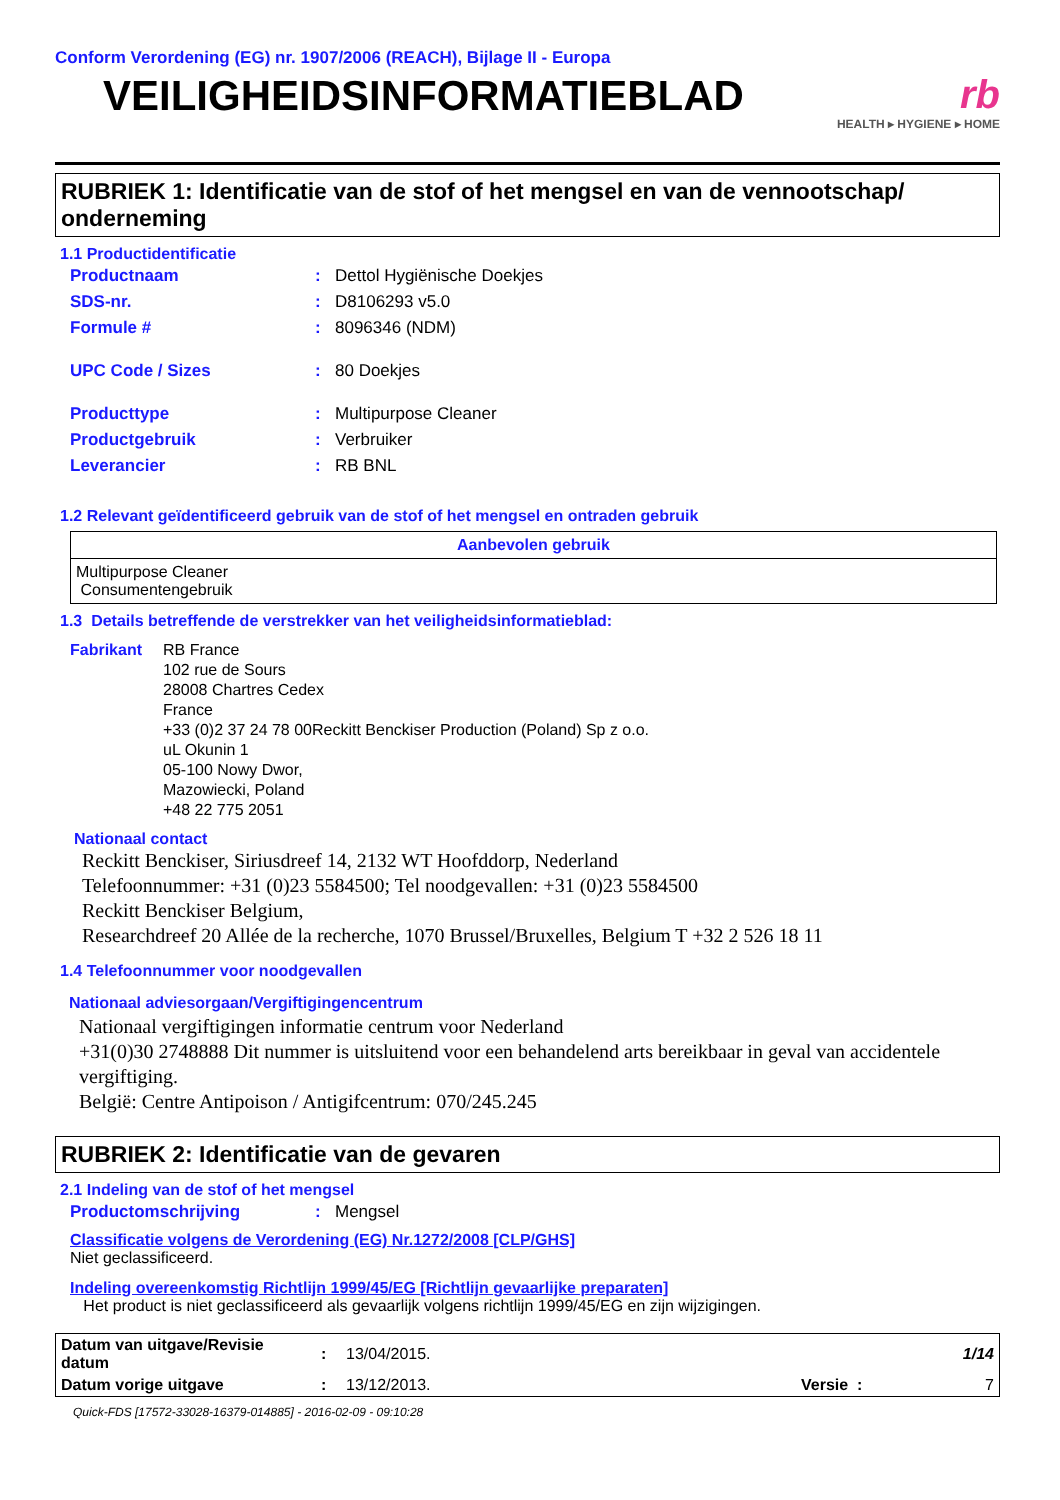Conform Verordening (EG) nr. 1907/2006 (REACH), Bijlage II - Europa
VEILIGHEIDSINFORMATIEBLAD
rb
HEALTH ▸ HYGIENE ▸ HOME
RUBRIEK 1: Identificatie van de stof of het mengsel en van de vennootschap/ onderneming
1.1 Productidentificatie
| Productnaam | : | Dettol Hygiënische Doekjes |
| SDS-nr. | : | D8106293 v5.0 |
| Formule # | : | 8096346 (NDM) |
| UPC Code / Sizes | : | 80 Doekjes |
| Producttype | : | Multipurpose Cleaner |
| Productgebruik | : | Verbruiker |
| Leverancier | : | RB BNL |
1.2 Relevant geïdentificeerd gebruik van de stof of het mengsel en ontraden gebruik
| Aanbevolen gebruik |
| --- |
| Multipurpose Cleaner Consumentengebruik |
1.3 Details betreffende de verstrekker van het veiligheidsinformatieblad:
Fabrikant RB France
102 rue de Sours
28008 Chartres Cedex
France
+33 (0)2 37 24 78 00Reckitt Benckiser Production (Poland) Sp z o.o.
uL Okunin 1
05-100 Nowy Dwor,
Mazowiecki, Poland
+48 22 775 2051
Nationaal contact
Reckitt Benckiser, Siriusdreef 14, 2132 WT Hoofddorp, Nederland
Telefoonnummer: +31 (0)23 5584500; Tel noodgevallen: +31 (0)23 5584500
Reckitt Benckiser Belgium,
Researchdreef 20 Allée de la recherche, 1070 Brussel/Bruxelles, Belgium T +32 2 526 18 11
1.4 Telefoonnummer voor noodgevallen
Nationaal adviesorgaan/Vergiftigingencentrum
Nationaal vergiftigingen informatie centrum voor Nederland
+31(0)30 2748888 Dit nummer is uitsluitend voor een behandelend arts bereikbaar in geval van accidentele vergiftiging.
België: Centre Antipoison / Antigifcentrum: 070/245.245
RUBRIEK 2: Identificatie van de gevaren
2.1 Indeling van de stof of het mengsel
| Productomschrijving | : | Mengsel |
Classificatie volgens de Verordening (EG) Nr.1272/2008 [CLP/GHS]
Niet geclassificeerd.
Indeling overeenkomstig Richtlijn 1999/45/EG [Richtlijn gevaarlijke preparaten]
Het product is niet geclassificeerd als gevaarlijk volgens richtlijn 1999/45/EG en zijn wijzigingen.
| Datum van uitgave/Revisie datum | : | 13/04/2015. | | 1/14 |
| Datum vorige uitgave | : | 13/12/2013. | Versie : | 7 |
Quick-FDS [17572-33028-16379-014885] - 2016-02-09 - 09:10:28